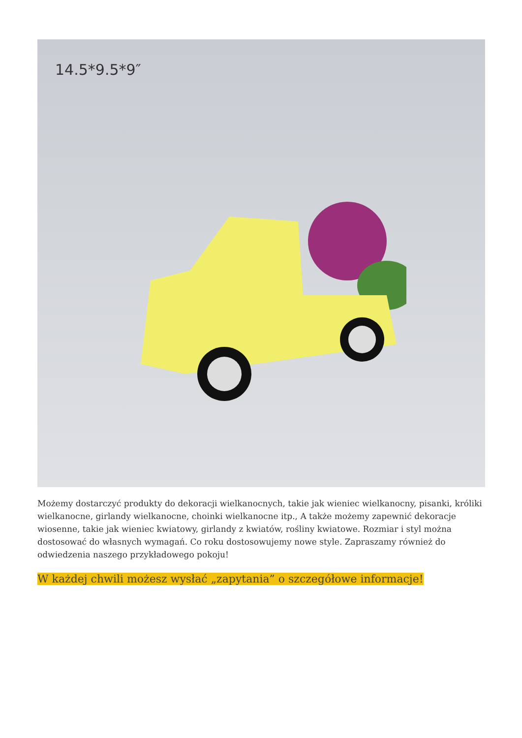14.5*9.5*9″
Możemy dostarczyć produkty do dekoracji wielkanocnych, takie jak wieniec wielkanocny, pisanki, króliki wielkanocne, girlandy wielkanocne, choinki wielkanocne itp., A także możemy zapewnić dekoracje wiosenne, takie jak wieniec kwiatowy, girlandy z kwiatów, rośliny kwiatowe. Rozmiar i styl można dostosować do własnych wymagań. Co roku dostosowujemy nowe style. Zapraszamy również do odwiedzenia naszego przykładowego pokoju!
W każdej chwili możesz wysłać „zapytania” o szczegółowe informacje!